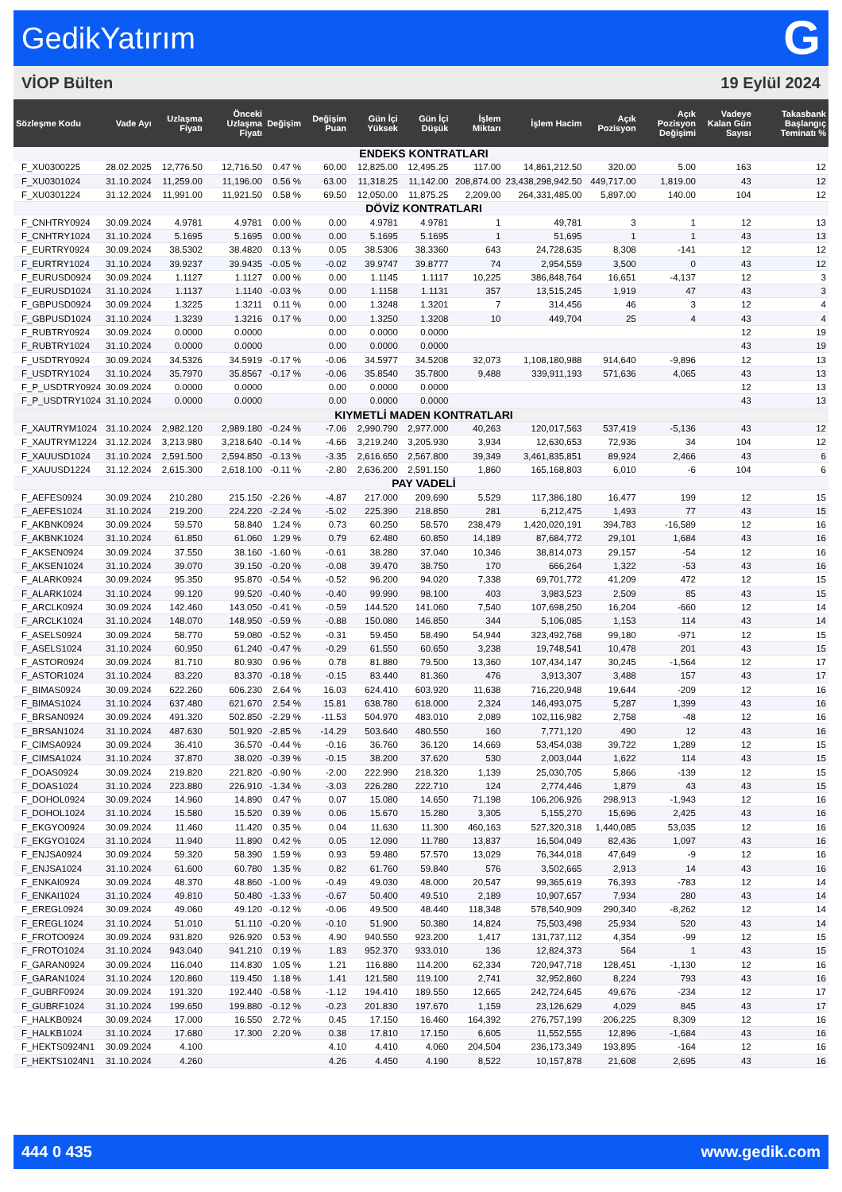GedikYatırım G
VİOP Bülten 19 Eylül 2024
| Sözleşme Kodu | Vade Ayı | Uzlaşma Fiyatı | Önceki Uzlaşma Fiyatı | Değişim | Değişim Puan | Gün İçi Yüksek | Gün İçi Düşük | İşlem Miktarı | İşlem Hacim | Açık Pozisyon | Açık Pozisyon Değişimi | Vadeye Kalan Gün Sayısı | Takasbank Başlangıç Teminatı % |
| --- | --- | --- | --- | --- | --- | --- | --- | --- | --- | --- | --- | --- | --- |
| ENDEKS KONTRATLARI | | | | | | | | | | | | | |
| F_XU0300225 | 28.02.2025 | 12,776.50 | 12,716.50 | 0.47 % | 60.00 | 12,825.00 | 12,495.25 | 117.00 | 14,861,212.50 | 320.00 | 5.00 | 163 | 12 |
| F_XU0301024 | 31.10.2024 | 11,259.00 | 11,196.00 | 0.56 % | 63.00 | 11,318.25 | 11,142.00 | 208,874.00 | 23,438,298,942.50 | 449,717.00 | 1,819.00 | 43 | 12 |
| F_XU0301224 | 31.12.2024 | 11,991.00 | 11,921.50 | 0.58 % | 69.50 | 12,050.00 | 11,875.25 | 2,209.00 | 264,331,485.00 | 5,897.00 | 140.00 | 104 | 12 |
| DÖVİZ KONTRATLARI | | | | | | | | | | | | | |
| F_CNHTRY0924 | 30.09.2024 | 4.9781 | 4.9781 | 0.00 % | 0.00 | 4.9781 | 4.9781 | 1 | 49,781 | 3 | 1 | 12 | 13 |
| F_CNHTRY1024 | 31.10.2024 | 5.1695 | 5.1695 | 0.00 % | 0.00 | 5.1695 | 5.1695 | 1 | 51,695 | 1 | 1 | 43 | 13 |
| F_EURTRY0924 | 30.09.2024 | 38.5302 | 38.4820 | 0.13 % | 0.05 | 38.5306 | 38.3360 | 643 | 24,728,635 | 8,308 | -141 | 12 | 12 |
| F_EURTRY1024 | 31.10.2024 | 39.9237 | 39.9435 | -0.05 % | -0.02 | 39.9747 | 39.8777 | 74 | 2,954,559 | 3,500 | 0 | 43 | 12 |
| F_EURUSD0924 | 30.09.2024 | 1.1127 | 1.1127 | 0.00 % | 0.00 | 1.1145 | 1.1117 | 10,225 | 386,848,764 | 16,651 | -4,137 | 12 | 3 |
| F_EURUSD1024 | 31.10.2024 | 1.1137 | 1.1140 | -0.03 % | 0.00 | 1.1158 | 1.1131 | 357 | 13,515,245 | 1,919 | 47 | 43 | 3 |
| F_GBPUSD0924 | 30.09.2024 | 1.3225 | 1.3211 | 0.11 % | 0.00 | 1.3248 | 1.3201 | 7 | 314,456 | 46 | 3 | 12 | 4 |
| F_GBPUSD1024 | 31.10.2024 | 1.3239 | 1.3216 | 0.17 % | 0.00 | 1.3250 | 1.3208 | 10 | 449,704 | 25 | 4 | 43 | 4 |
| F_RUBTRY0924 | 30.09.2024 | 0.0000 | 0.0000 | | 0.00 | 0.0000 | 0.0000 | | | | | 12 | 19 |
| F_RUBTRY1024 | 31.10.2024 | 0.0000 | 0.0000 | | 0.00 | 0.0000 | 0.0000 | | | | | 43 | 19 |
| F_USDTRY0924 | 30.09.2024 | 34.5326 | 34.5919 | -0.17 % | -0.06 | 34.5977 | 34.5208 | 32,073 | 1,108,180,988 | 914,640 | -9,896 | 12 | 13 |
| F_USDTRY1024 | 31.10.2024 | 35.7970 | 35.8567 | -0.17 % | -0.06 | 35.8540 | 35.7800 | 9,488 | 339,911,193 | 571,636 | 4,065 | 43 | 13 |
| F_P_USDTRY0924 | 30.09.2024 | 0.0000 | 0.0000 | | 0.00 | 0.0000 | 0.0000 | | | | | 12 | 13 |
| F_P_USDTRY1024 | 31.10.2024 | 0.0000 | 0.0000 | | 0.00 | 0.0000 | 0.0000 | | | | | 43 | 13 |
| KIYMETLİ MADEN KONTRATLARI | | | | | | | | | | | | | |
| F_XAUTRYM1024 | 31.10.2024 | 2,982.120 | 2,989.180 | -0.24 % | -7.06 | 2,990.790 | 2,977.000 | 40,263 | 120,017,563 | 537,419 | -5,136 | 43 | 12 |
| F_XAUTRYM1224 | 31.12.2024 | 3,213.980 | 3,218.640 | -0.14 % | -4.66 | 3,219.240 | 3,205.930 | 3,934 | 12,630,653 | 72,936 | 34 | 104 | 12 |
| F_XAUUSD1024 | 31.10.2024 | 2,591.500 | 2,594.850 | -0.13 % | -3.35 | 2,616.650 | 2,567.800 | 39,349 | 3,461,835,851 | 89,924 | 2,466 | 43 | 6 |
| F_XAUUSD1224 | 31.12.2024 | 2,615.300 | 2,618.100 | -0.11 % | -2.80 | 2,636.200 | 2,591.150 | 1,860 | 165,168,803 | 6,010 | -6 | 104 | 6 |
| PAY VADELİ | | | | | | | | | | | | | |
| F_AEFES0924 | 30.09.2024 | 210.280 | 215.150 | -2.26 % | -4.87 | 217.000 | 209.690 | 5,529 | 117,386,180 | 16,477 | 199 | 12 | 15 |
| F_AEFES1024 | 31.10.2024 | 219.200 | 224.220 | -2.24 % | -5.02 | 225.390 | 218.850 | 281 | 6,212,475 | 1,493 | 77 | 43 | 15 |
| F_AKBNK0924 | 30.09.2024 | 59.570 | 58.840 | 1.24 % | 0.73 | 60.250 | 58.570 | 238,479 | 1,420,020,191 | 394,783 | -16,589 | 12 | 16 |
| F_AKBNK1024 | 31.10.2024 | 61.850 | 61.060 | 1.29 % | 0.79 | 62.480 | 60.850 | 14,189 | 87,684,772 | 29,101 | 1,684 | 43 | 16 |
| F_AKSEN0924 | 30.09.2024 | 37.550 | 38.160 | -1.60 % | -0.61 | 38.280 | 37.040 | 10,346 | 38,814,073 | 29,157 | -54 | 12 | 16 |
| F_AKSEN1024 | 31.10.2024 | 39.070 | 39.150 | -0.20 % | -0.08 | 39.470 | 38.750 | 170 | 666,264 | 1,322 | -53 | 43 | 16 |
| F_ALARK0924 | 30.09.2024 | 95.350 | 95.870 | -0.54 % | -0.52 | 96.200 | 94.020 | 7,338 | 69,701,772 | 41,209 | 472 | 12 | 15 |
| F_ALARK1024 | 31.10.2024 | 99.120 | 99.520 | -0.40 % | -0.40 | 99.990 | 98.100 | 403 | 3,983,523 | 2,509 | 85 | 43 | 15 |
| F_ARCLK0924 | 30.09.2024 | 142.460 | 143.050 | -0.41 % | -0.59 | 144.520 | 141.060 | 7,540 | 107,698,250 | 16,204 | -660 | 12 | 14 |
| F_ARCLK1024 | 31.10.2024 | 148.070 | 148.950 | -0.59 % | -0.88 | 150.080 | 146.850 | 344 | 5,106,085 | 1,153 | 114 | 43 | 14 |
| F_ASELS0924 | 30.09.2024 | 58.770 | 59.080 | -0.52 % | -0.31 | 59.450 | 58.490 | 54,944 | 323,492,768 | 99,180 | -971 | 12 | 15 |
| F_ASELS1024 | 31.10.2024 | 60.950 | 61.240 | -0.47 % | -0.29 | 61.550 | 60.650 | 3,238 | 19,748,541 | 10,478 | 201 | 43 | 15 |
| F_ASTOR0924 | 30.09.2024 | 81.710 | 80.930 | 0.96 % | 0.78 | 81.880 | 79.500 | 13,360 | 107,434,147 | 30,245 | -1,564 | 12 | 17 |
| F_ASTOR1024 | 31.10.2024 | 83.220 | 83.370 | -0.18 % | -0.15 | 83.440 | 81.360 | 476 | 3,913,307 | 3,488 | 157 | 43 | 17 |
| F_BIMAS0924 | 30.09.2024 | 622.260 | 606.230 | 2.64 % | 16.03 | 624.410 | 603.920 | 11,638 | 716,220,948 | 19,644 | -209 | 12 | 16 |
| F_BIMAS1024 | 31.10.2024 | 637.480 | 621.670 | 2.54 % | 15.81 | 638.780 | 618.000 | 2,324 | 146,493,075 | 5,287 | 1,399 | 43 | 16 |
| F_BRSAN0924 | 30.09.2024 | 491.320 | 502.850 | -2.29 % | -11.53 | 504.970 | 483.010 | 2,089 | 102,116,982 | 2,758 | -48 | 12 | 16 |
| F_BRSAN1024 | 31.10.2024 | 487.630 | 501.920 | -2.85 % | -14.29 | 503.640 | 480.550 | 160 | 7,771,120 | 490 | 12 | 43 | 16 |
| F_CIMSA0924 | 30.09.2024 | 36.410 | 36.570 | -0.44 % | -0.16 | 36.760 | 36.120 | 14,669 | 53,454,038 | 39,722 | 1,289 | 12 | 15 |
| F_CIMSA1024 | 31.10.2024 | 37.870 | 38.020 | -0.39 % | -0.15 | 38.200 | 37.620 | 530 | 2,003,044 | 1,622 | 114 | 43 | 15 |
| F_DOAS0924 | 30.09.2024 | 219.820 | 221.820 | -0.90 % | -2.00 | 222.990 | 218.320 | 1,139 | 25,030,705 | 5,866 | -139 | 12 | 15 |
| F_DOAS1024 | 31.10.2024 | 223.880 | 226.910 | -1.34 % | -3.03 | 226.280 | 222.710 | 124 | 2,774,446 | 1,879 | 43 | 43 | 15 |
| F_DOHOL0924 | 30.09.2024 | 14.960 | 14.890 | 0.47 % | 0.07 | 15.080 | 14.650 | 71,198 | 106,206,926 | 298,913 | -1,943 | 12 | 16 |
| F_DOHOL1024 | 31.10.2024 | 15.580 | 15.520 | 0.39 % | 0.06 | 15.670 | 15.280 | 3,305 | 5,155,270 | 15,696 | 2,425 | 43 | 16 |
| F_EKGYO0924 | 30.09.2024 | 11.460 | 11.420 | 0.35 % | 0.04 | 11.630 | 11.300 | 460,163 | 527,320,318 | 1,440,085 | 53,035 | 12 | 16 |
| F_EKGYO1024 | 31.10.2024 | 11.940 | 11.890 | 0.42 % | 0.05 | 12.090 | 11.780 | 13,837 | 16,504,049 | 82,436 | 1,097 | 43 | 16 |
| F_ENJSA0924 | 30.09.2024 | 59.320 | 58.390 | 1.59 % | 0.93 | 59.480 | 57.570 | 13,029 | 76,344,018 | 47,649 | -9 | 12 | 16 |
| F_ENJSA1024 | 31.10.2024 | 61.600 | 60.780 | 1.35 % | 0.82 | 61.760 | 59.840 | 576 | 3,502,665 | 2,913 | 14 | 43 | 16 |
| F_ENKAI0924 | 30.09.2024 | 48.370 | 48.860 | -1.00 % | -0.49 | 49.030 | 48.000 | 20,547 | 99,365,619 | 76,393 | -783 | 12 | 14 |
| F_ENKAI1024 | 31.10.2024 | 49.810 | 50.480 | -1.33 % | -0.67 | 50.400 | 49.510 | 2,189 | 10,907,657 | 7,934 | 280 | 43 | 14 |
| F_EREGL0924 | 30.09.2024 | 49.060 | 49.120 | -0.12 % | -0.06 | 49.500 | 48.440 | 118,348 | 578,540,909 | 290,340 | -8,262 | 12 | 14 |
| F_EREGL1024 | 31.10.2024 | 51.010 | 51.110 | -0.20 % | -0.10 | 51.900 | 50.380 | 14,824 | 75,503,498 | 25,934 | 520 | 43 | 14 |
| F_FROTO0924 | 30.09.2024 | 931.820 | 926.920 | 0.53 % | 4.90 | 940.550 | 923.200 | 1,417 | 131,737,112 | 4,354 | -99 | 12 | 15 |
| F_FROTO1024 | 31.10.2024 | 943.040 | 941.210 | 0.19 % | 1.83 | 952.370 | 933.010 | 136 | 12,824,373 | 564 | 1 | 43 | 15 |
| F_GARAN0924 | 30.09.2024 | 116.040 | 114.830 | 1.05 % | 1.21 | 116.880 | 114.200 | 62,334 | 720,947,718 | 128,451 | -1,130 | 12 | 16 |
| F_GARAN1024 | 31.10.2024 | 120.860 | 119.450 | 1.18 % | 1.41 | 121.580 | 119.100 | 2,741 | 32,952,860 | 8,224 | 793 | 43 | 16 |
| F_GUBRF0924 | 30.09.2024 | 191.320 | 192.440 | -0.58 % | -1.12 | 194.410 | 189.550 | 12,665 | 242,724,645 | 49,676 | -234 | 12 | 17 |
| F_GUBRF1024 | 31.10.2024 | 199.650 | 199.880 | -0.12 % | -0.23 | 201.830 | 197.670 | 1,159 | 23,126,629 | 4,029 | 845 | 43 | 17 |
| F_HALKB0924 | 30.09.2024 | 17.000 | 16.550 | 2.72 % | 0.45 | 17.150 | 16.460 | 164,392 | 276,757,199 | 206,225 | 8,309 | 12 | 16 |
| F_HALKB1024 | 31.10.2024 | 17.680 | 17.300 | 2.20 % | 0.38 | 17.810 | 17.150 | 6,605 | 11,552,555 | 12,896 | -1,684 | 43 | 16 |
| F_HEKTS0924N1 | 30.09.2024 | 4.100 | | | 4.10 | 4.410 | 4.060 | 204,504 | 236,173,349 | 193,895 | -164 | 12 | 16 |
| F_HEKTS1024N1 | 31.10.2024 | 4.260 | | | 4.26 | 4.450 | 4.190 | 8,522 | 10,157,878 | 21,608 | 2,695 | 43 | 16 |
444 0 435 www.gedik.com